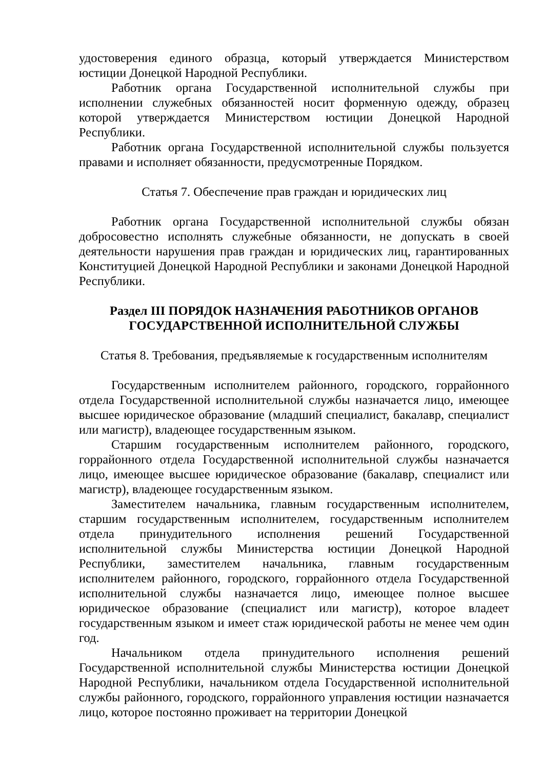удостоверения единого образца, который утверждается Министерством юстиции Донецкой Народной Республики.
Работник органа Государственной исполнительной службы при исполнении служебных обязанностей носит форменную одежду, образец которой утверждается Министерством юстиции Донецкой Народной Республики.
Работник органа Государственной исполнительной службы пользуется правами и исполняет обязанности, предусмотренные Порядком.
Статья 7. Обеспечение прав граждан и юридических лиц
Работник органа Государственной исполнительной службы обязан добросовестно исполнять служебные обязанности, не допускать в своей деятельности нарушения прав граждан и юридических лиц, гарантированных Конституцией Донецкой Народной Республики и законами Донецкой Народной Республики.
Раздел III ПОРЯДОК НАЗНАЧЕНИЯ РАБОТНИКОВ ОРГАНОВ
ГОСУДАРСТВЕННОЙ ИСПОЛНИТЕЛЬНОЙ СЛУЖБЫ
Статья 8. Требования, предъявляемые к государственным исполнителям
Государственным исполнителем районного, городского, горрайонного отдела Государственной исполнительной службы назначается лицо, имеющее высшее юридическое образование (младший специалист, бакалавр, специалист или магистр), владеющее государственным языком.
Старшим государственным исполнителем районного, городского, горрайонного отдела Государственной исполнительной службы назначается лицо, имеющее высшее юридическое образование (бакалавр, специалист или магистр), владеющее государственным языком.
Заместителем начальника, главным государственным исполнителем, старшим государственным исполнителем, государственным исполнителем отдела принудительного исполнения решений Государственной исполнительной службы Министерства юстиции Донецкой Народной Республики, заместителем начальника, главным государственным исполнителем районного, городского, горрайонного отдела Государственной исполнительной службы назначается лицо, имеющее полное высшее юридическое образование (специалист или магистр), которое владеет государственным языком и имеет стаж юридической работы не менее чем один год.
Начальником отдела принудительного исполнения решений Государственной исполнительной службы Министерства юстиции Донецкой Народной Республики, начальником отдела Государственной исполнительной службы районного, городского, горрайонного управления юстиции назначается лицо, которое постоянно проживает на территории Донецкой